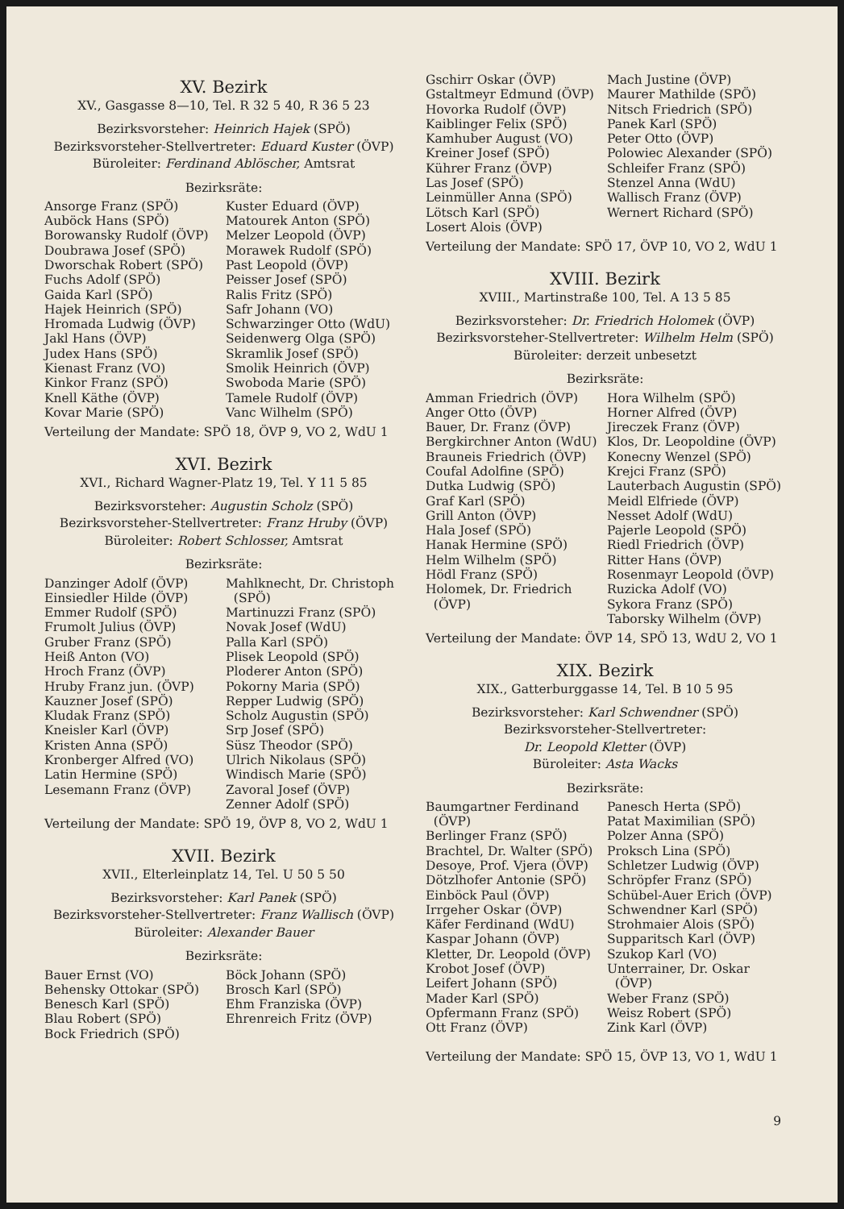XV. Bezirk
XV., Gasgasse 8—10, Tel. R 32 5 40, R 36 5 23
Bezirksvorsteher: Heinrich Hajek (SPÖ)
Bezirksvorsteher-Stellvertreter: Eduard Kuster (ÖVP)
Büroleiter: Ferdinand Ablöscher, Amtsrat
Bezirksräte:
Ansorge Franz (SPÖ)
Auböck Hans (SPÖ)
Borowansky Rudolf (ÖVP)
Doubrawa Josef (SPÖ)
Dworschak Robert (SPÖ)
Fuchs Adolf (SPÖ)
Gaida Karl (SPÖ)
Hajek Heinrich (SPÖ)
Hromada Ludwig (ÖVP)
Jakl Hans (ÖVP)
Judex Hans (SPÖ)
Kienast Franz (VO)
Kinkor Franz (SPÖ)
Knell Käthe (ÖVP)
Kovar Marie (SPÖ)
Kuster Eduard (ÖVP)
Matourek Anton (SPÖ)
Melzer Leopold (ÖVP)
Morawek Rudolf (SPÖ)
Past Leopold (ÖVP)
Peisser Josef (SPÖ)
Ralis Fritz (SPÖ)
Safr Johann (VO)
Schwarzinger Otto (WdU)
Seidenwerg Olga (SPÖ)
Skramlik Josef (SPÖ)
Smolik Heinrich (ÖVP)
Swoboda Marie (SPÖ)
Tamele Rudolf (ÖVP)
Vanc Wilhelm (SPÖ)
Verteilung der Mandate: SPÖ 18, ÖVP 9, VO 2, WdU 1
XVI. Bezirk
XVI., Richard Wagner-Platz 19, Tel. Y 11 5 85
Bezirksvorsteher: Augustin Scholz (SPÖ)
Bezirksvorsteher-Stellvertreter: Franz Hruby (ÖVP)
Büroleiter: Robert Schlosser, Amtsrat
Bezirksräte:
Danzinger Adolf (ÖVP)
Einsiedler Hilde (ÖVP)
Emmer Rudolf (SPÖ)
Frumolt Julius (ÖVP)
Gruber Franz (SPÖ)
Heiß Anton (VO)
Hroch Franz (ÖVP)
Hruby Franz jun. (ÖVP)
Kauzner Josef (SPÖ)
Kludak Franz (SPÖ)
Kneisler Karl (ÖVP)
Kristen Anna (SPÖ)
Kronberger Alfred (VO)
Latin Hermine (SPÖ)
Lesemann Franz (ÖVP)
Mahlknecht, Dr. Christoph
(SPÖ)
Martinuzzi Franz (SPÖ)
Novak Josef (WdU)
Palla Karl (SPÖ)
Plisek Leopold (SPÖ)
Ploderer Anton (SPÖ)
Pokorny Maria (SPÖ)
Repper Ludwig (SPÖ)
Scholz Augustin (SPÖ)
Srp Josef (SPÖ)
Süsz Theodor (SPÖ)
Ulrich Nikolaus (SPÖ)
Windisch Marie (SPÖ)
Zavoral Josef (ÖVP)
Zenner Adolf (SPÖ)
Verteilung der Mandate: SPÖ 19, ÖVP 8, VO 2, WdU 1
XVII. Bezirk
XVII., Elterleinplatz 14, Tel. U 50 5 50
Bezirksvorsteher: Karl Panek (SPÖ)
Bezirksvorsteher-Stellvertreter: Franz Wallisch (ÖVP)
Büroleiter: Alexander Bauer
Bezirksräte:
Bauer Ernst (VO)
Behensky Ottokar (SPÖ)
Benesch Karl (SPÖ)
Blau Robert (SPÖ)
Bock Friedrich (SPÖ)
Böck Johann (SPÖ)
Brosch Karl (SPÖ)
Ehm Franziska (ÖVP)
Ehrenreich Fritz (ÖVP)
Gschirr Oskar (ÖVP)
Gstaltmeyr Edmund (ÖVP)
Hovorka Rudolf (ÖVP)
Kaiblinger Felix (SPÖ)
Kamhuber August (VO)
Kreiner Josef (SPÖ)
Kührer Franz (ÖVP)
Las Josef (SPÖ)
Leinmüller Anna (SPÖ)
Lötsch Karl (SPÖ)
Losert Alois (ÖVP)
Mach Justine (ÖVP)
Maurer Mathilde (SPÖ)
Nitsch Friedrich (SPÖ)
Panek Karl (SPÖ)
Peter Otto (ÖVP)
Polowiec Alexander (SPÖ)
Schleifer Franz (SPÖ)
Stenzel Anna (WdU)
Wallisch Franz (ÖVP)
Wernert Richard (SPÖ)
Verteilung der Mandate: SPÖ 17, ÖVP 10, VO 2, WdU 1
XVIII. Bezirk
XVIII., Martinstraße 100, Tel. A 13 5 85
Bezirksvorsteher: Dr. Friedrich Holomek (ÖVP)
Bezirksvorsteher-Stellvertreter: Wilhelm Helm (SPÖ)
Büroleiter: derzeit unbesetzt
Bezirksräte:
Amman Friedrich (ÖVP)
Anger Otto (ÖVP)
Bauer, Dr. Franz (ÖVP)
Bergkirchner Anton (WdU)
Brauneis Friedrich (ÖVP)
Coufal Adolfine (SPÖ)
Dutka Ludwig (SPÖ)
Graf Karl (SPÖ)
Grill Anton (ÖVP)
Hala Josef (SPÖ)
Hanak Hermine (SPÖ)
Helm Wilhelm (SPÖ)
Hödl Franz (SPÖ)
Holomek, Dr. Friedrich
(ÖVP)
Hora Wilhelm (SPÖ)
Horner Alfred (ÖVP)
Jireczek Franz (ÖVP)
Klos, Dr. Leopoldine (ÖVP)
Konecny Wenzel (SPÖ)
Krejci Franz (SPÖ)
Lauterbach Augustin (SPÖ)
Meidl Elfriede (ÖVP)
Nesset Adolf (WdU)
Pajerle Leopold (SPÖ)
Riedl Friedrich (ÖVP)
Ritter Hans (ÖVP)
Rosenmayr Leopold (ÖVP)
Ruzicka Adolf (VO)
Sykora Franz (SPÖ)
Taborsky Wilhelm (ÖVP)
Verteilung der Mandate: ÖVP 14, SPÖ 13, WdU 2, VO 1
XIX. Bezirk
XIX., Gatterburggasse 14, Tel. B 10 5 95
Bezirksvorsteher: Karl Schwendner (SPÖ)
Bezirksvorsteher-Stellvertreter:
Dr. Leopold Kletter (ÖVP)
Büroleiter: Asta Wacks
Bezirksräte:
Baumgartner Ferdinand
(ÖVP)
Berlinger Franz (SPÖ)
Brachtel, Dr. Walter (SPÖ)
Desoye, Prof. Vjera (ÖVP)
Dötzlhofer Antonie (SPÖ)
Einböck Paul (ÖVP)
Irrgeher Oskar (ÖVP)
Käfer Ferdinand (WdU)
Kaspar Johann (ÖVP)
Kletter, Dr. Leopold (ÖVP)
Krobot Josef (ÖVP)
Leifert Johann (SPÖ)
Mader Karl (SPÖ)
Opfermann Franz (SPÖ)
Ott Franz (ÖVP)
Panesch Herta (SPÖ)
Patat Maximilian (SPÖ)
Polzer Anna (SPÖ)
Proksch Lina (SPÖ)
Schletzer Ludwig (ÖVP)
Schröpfer Franz (SPÖ)
Schübel-Auer Erich (ÖVP)
Schwendner Karl (SPÖ)
Strohmaier Alois (SPÖ)
Supparitsch Karl (ÖVP)
Szukop Karl (VO)
Unterrainer, Dr. Oskar
(ÖVP)
Weber Franz (SPÖ)
Weisz Robert (SPÖ)
Zink Karl (ÖVP)
Verteilung der Mandate: SPÖ 15, ÖVP 13, VO 1, WdU 1
9